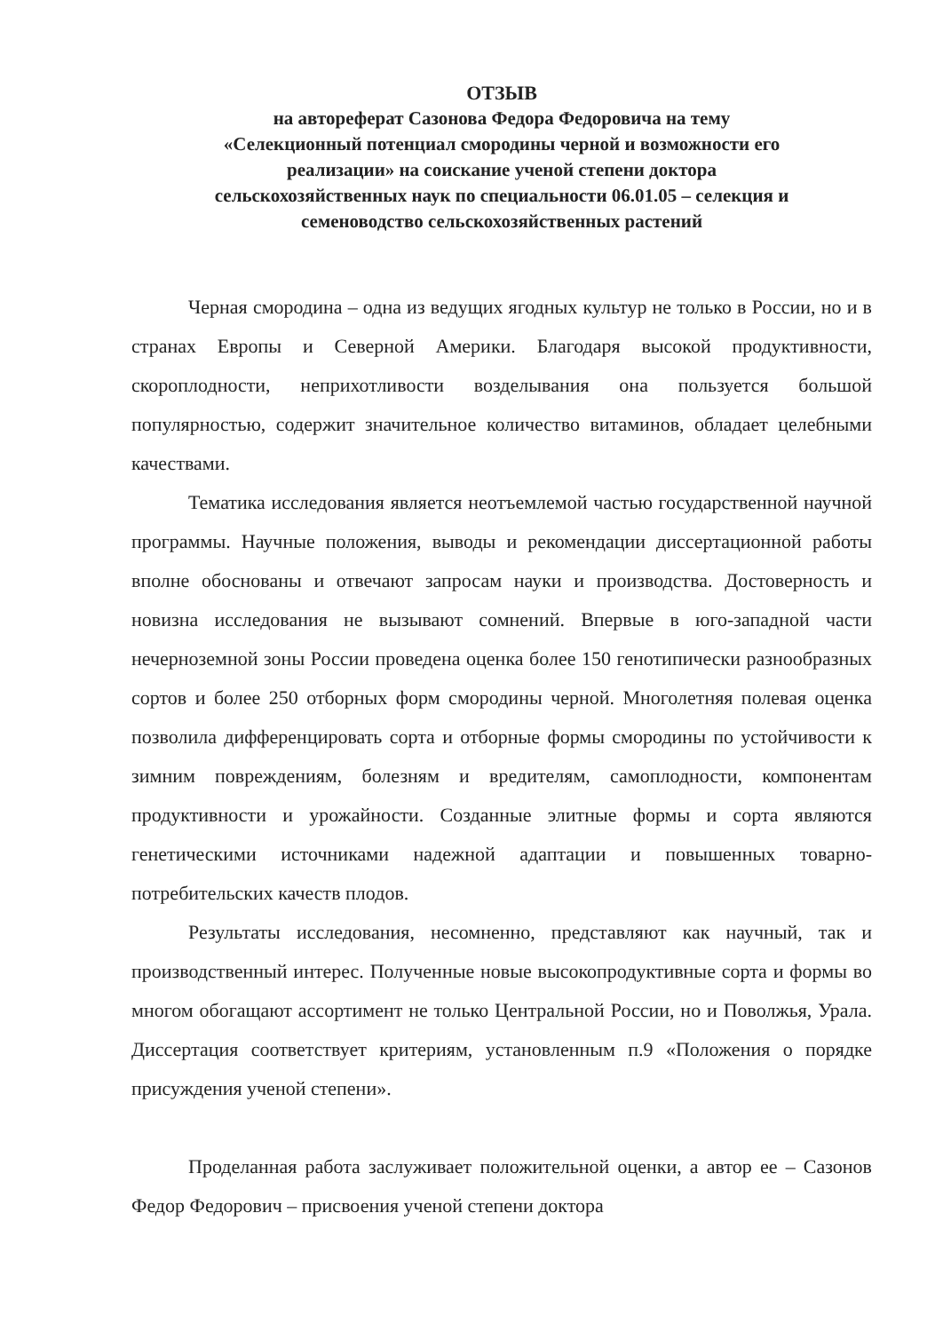ОТЗЫВ
на автореферат Сазонова Федора Федоровича на тему
«Селекционный потенциал смородины черной и возможности его
реализации» на соискание ученой степени доктора
сельскохозяйственных наук по специальности 06.01.05 – селекция и
семеноводство сельскохозяйственных растений
Черная смородина – одна из ведущих ягодных культур не только в России, но и в странах Европы и Северной Америки. Благодаря высокой продуктивности, скороплодности, неприхотливости возделывания она пользуется большой популярностью, содержит значительное количество витаминов, обладает целебными качествами.
Тематика исследования является неотъемлемой частью государственной научной программы. Научные положения, выводы и рекомендации диссертационной работы вполне обоснованы и отвечают запросам науки и производства. Достоверность и новизна исследования не вызывают сомнений. Впервые в юго-западной части нечерноземной зоны России проведена оценка более 150 генотипически разнообразных сортов и более 250 отборных форм смородины черной. Многолетняя полевая оценка позволила дифференцировать сорта и отборные формы смородины по устойчивости к зимним повреждениям, болезням и вредителям, самоплодности, компонентам продуктивности и урожайности. Созданные элитные формы и сорта являются генетическими источниками надежной адаптации и повышенных товарно-потребительских качеств плодов.
Результаты исследования, несомненно, представляют как научный, так и производственный интерес. Полученные новые высокопродуктивные сорта и формы во многом обогащают ассортимент не только Центральной России, но и Поволжья, Урала. Диссертация соответствует критериям, установленным п.9 «Положения о порядке присуждения ученой степени».
Проделанная работа заслуживает положительной оценки, а автор ее – Сазонов Федор Федорович – присвоения ученой степени доктора